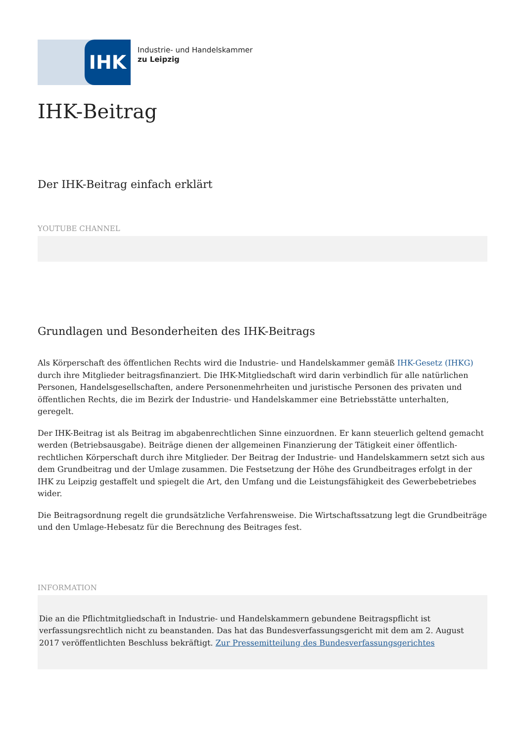IHK
Industrie- und Handelskammer
zu Leipzig
IHK-Beitrag
Der IHK-Beitrag einfach erklärt
YOUTUBE CHANNEL
Grundlagen und Besonderheiten des IHK-Beitrags
Als Körperschaft des öffentlichen Rechts wird die Industrie- und Handelskammer gemäß IHK-Gesetz (IHKG) durch ihre Mitglieder beitragsfinanziert. Die IHK-Mitgliedschaft wird darin verbindlich für alle natürlichen Personen, Handelsgesellschaften, andere Personenmehrheiten und juristische Personen des privaten und öffentlichen Rechts, die im Bezirk der Industrie- und Handelskammer eine Betriebsstätte unterhalten, geregelt.
Der IHK-Beitrag ist als Beitrag im abgabenrechtlichen Sinne einzuordnen. Er kann steuerlich geltend gemacht werden (Betriebsausgabe). Beiträge dienen der allgemeinen Finanzierung der Tätigkeit einer öffentlich-rechtlichen Körperschaft durch ihre Mitglieder. Der Beitrag der Industrie- und Handelskammern setzt sich aus dem Grundbeitrag und der Umlage zusammen. Die Festsetzung der Höhe des Grundbeitrages erfolgt in der IHK zu Leipzig gestaffelt und spiegelt die Art, den Umfang und die Leistungsfähigkeit des Gewerbebetriebes wider.
Die Beitragsordnung regelt die grundsätzliche Verfahrensweise. Die Wirtschaftssatzung legt die Grundbeiträge und den Umlage-Hebesatz für die Berechnung des Beitrages fest.
INFORMATION
Die an die Pflichtmitgliedschaft in Industrie- und Handelskammern gebundene Beitragspflicht ist verfassungsrechtlich nicht zu beanstanden. Das hat das Bundesverfassungsgericht mit dem am 2. August 2017 veröffentlichten Beschluss bekräftigt. Zur Pressemitteilung des Bundesverfassungsgerichtes